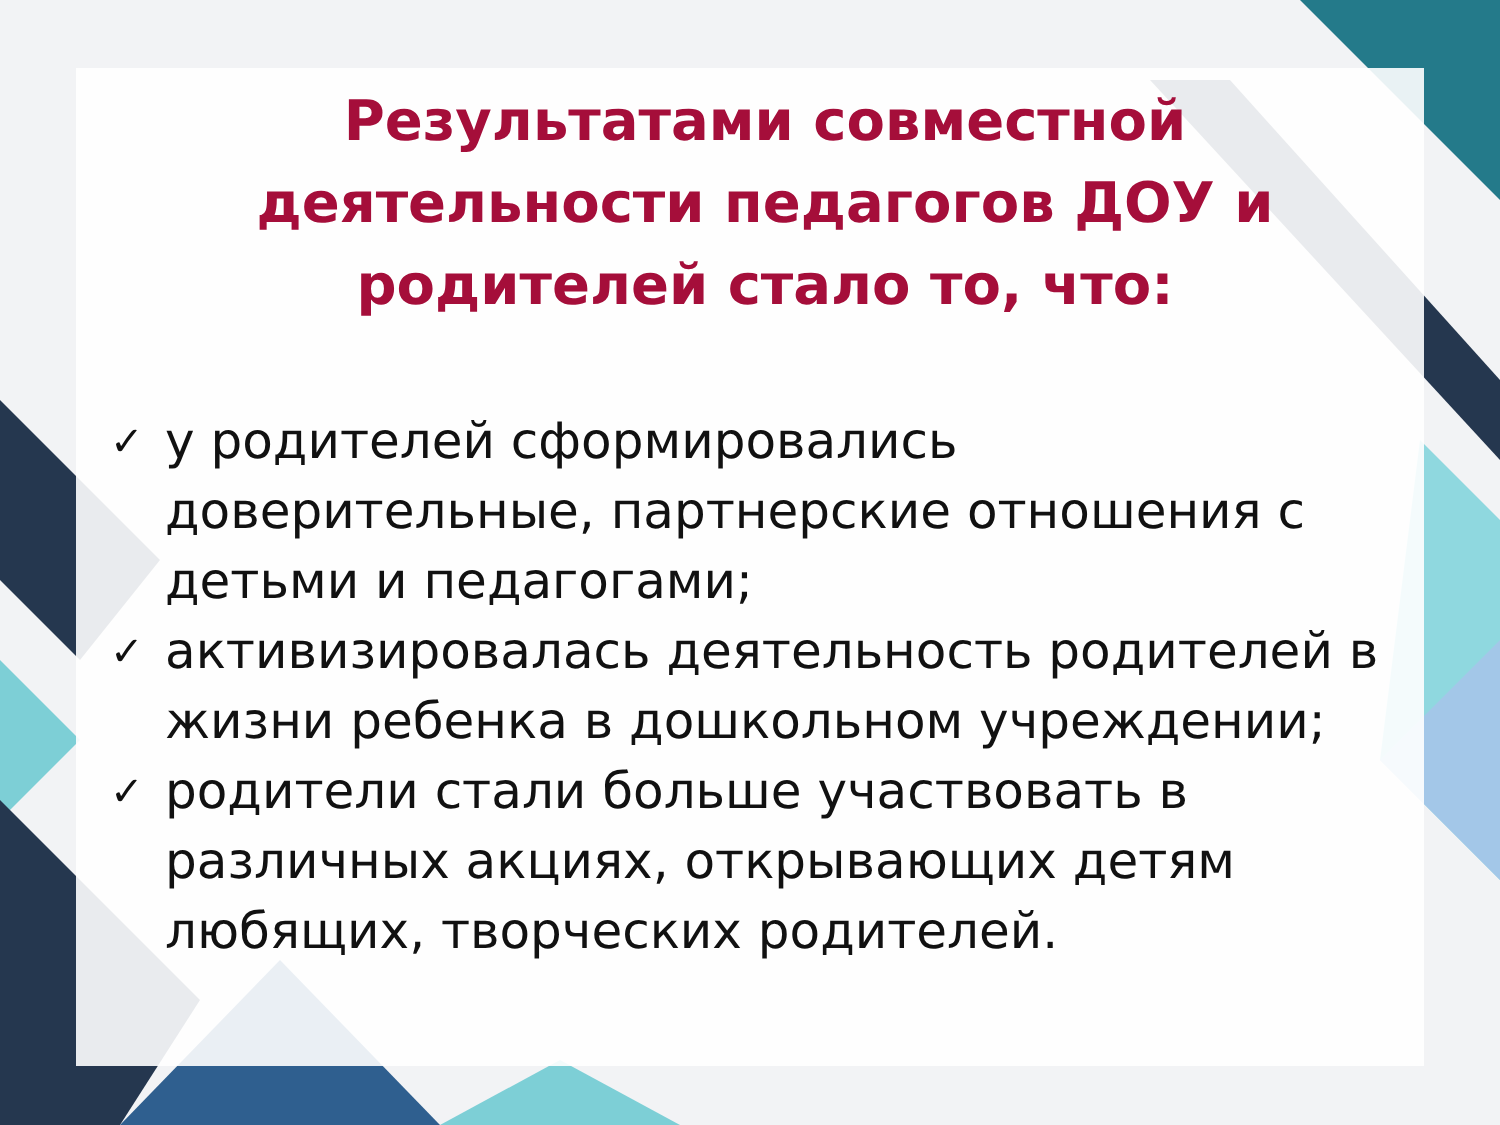Результатами совместной деятельности педагогов ДОУ и родителей стало то, что:
✓ у родителей сформировались доверительные, партнерские отношения с детьми и педагогами;
✓ активизировалась деятельность родителей в жизни ребенка в дошкольном учреждении;
✓ родители стали больше участвовать в различных акциях, открывающих детям любящих, творческих родителей.